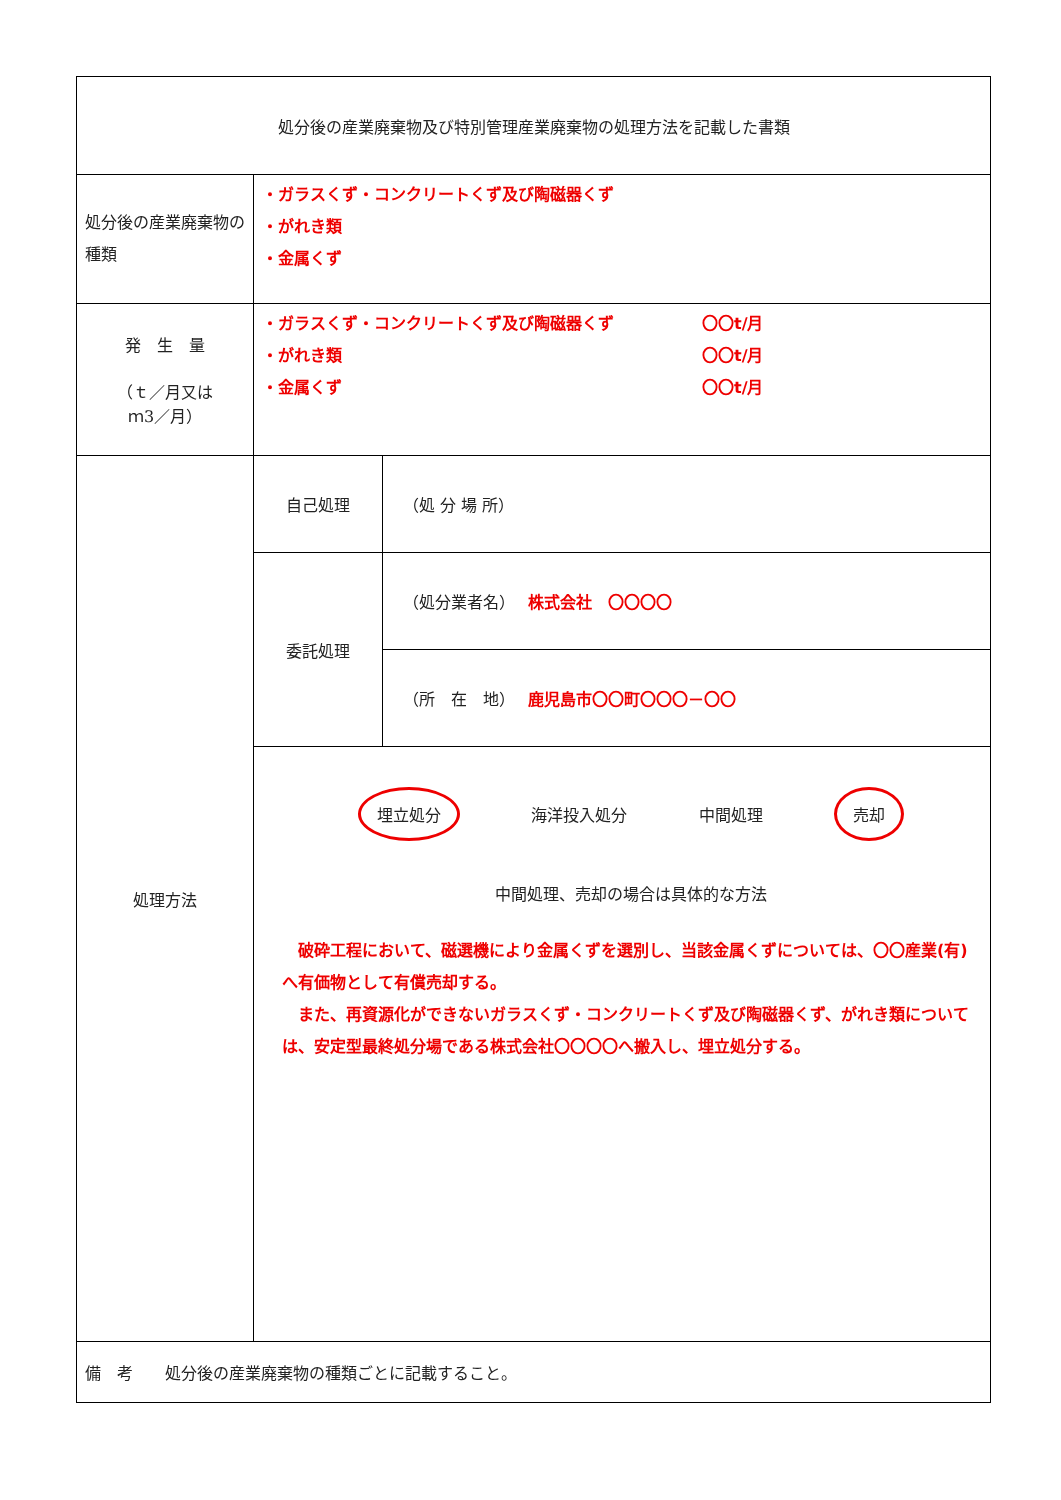| 処分後の産業廃棄物及び特別管理産業廃棄物の処理方法を記載した書類 | | |
| 処分後の産業廃棄物の種類 | ・ガラスくず・コンクリートくず及び陶磁器くず ・がれき類 ・金属くず | |
| 発 生 量 （ｔ／月又は ｍ3／月） | ・ガラスくず・コンクリートくず及び陶磁器くず 〇〇t/月 ・がれき類 〇〇t/月 ・金属くず 〇〇t/月 | |
| 処理方法 | 自己処理 | （処 分 場 所） |
| | 委託処理 | （処分業者名） 株式会社 〇〇〇〇 |
| | | （所 在 地） 鹿児島市〇〇町〇〇〇－〇〇 |
| | 埋立処分 海洋投入処分 中間処理 売却 中間処理、売却の場合は具体的な方法 破砕工程において、磁選機により金属くずを選別し、当該金属くずについては、〇〇産業(有)へ有価物として有償売却する。 また、再資源化ができないガラスくず・コンクリートくず及び陶磁器くず、がれき類については、安定型最終処分場である株式会社〇〇〇〇へ搬入し、埋立処分する。 | |
| 備 考 処分後の産業廃棄物の種類ごとに記載すること。 | | |